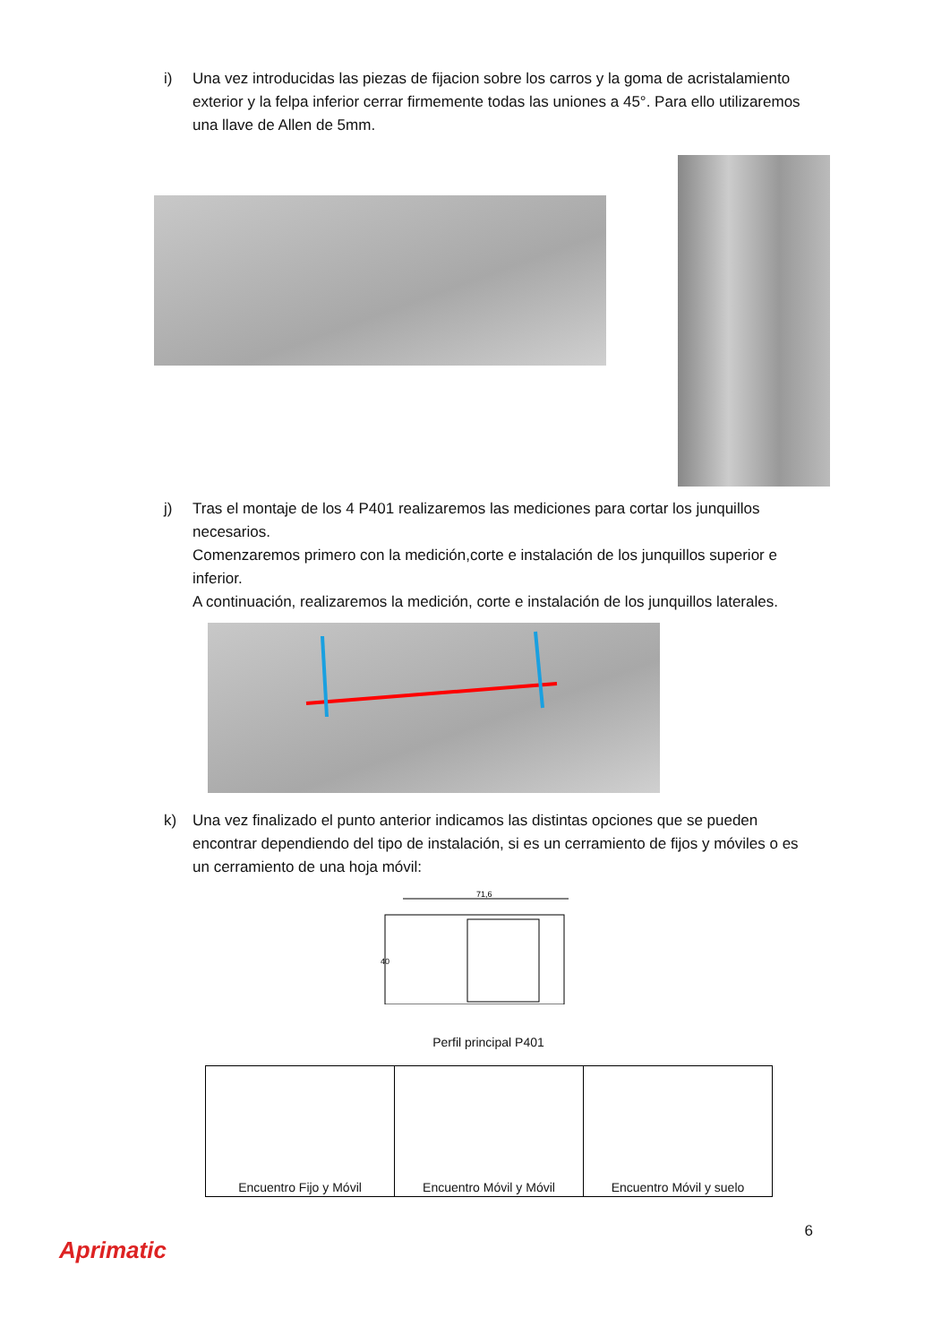i) Una vez introducidas las piezas de fijacion sobre los carros y la goma de acristalamiento exterior y la felpa inferior cerrar firmemente todas las uniones a 45°. Para ello utilizaremos una llave de Allen de 5mm.
j) Tras el montaje de los 4 P401 realizaremos las mediciones para cortar los junquillos necesarios.
Comenzaremos primero con la medición,corte e instalación de los junquillos superior e inferior.
A continuación, realizaremos la medición, corte e instalación de los junquillos laterales.
k) Una vez finalizado el punto anterior indicamos las distintas opciones que se pueden encontrar dependiendo del tipo de instalación, si es un cerramiento de fijos y móviles o es un cerramiento de una hoja móvil:
71,6
40
Perfil principal P401
| Encuentro Fijo y Móvil | Encuentro Móvil y Móvil | Encuentro Móvil y suelo |
6
Aprimatic